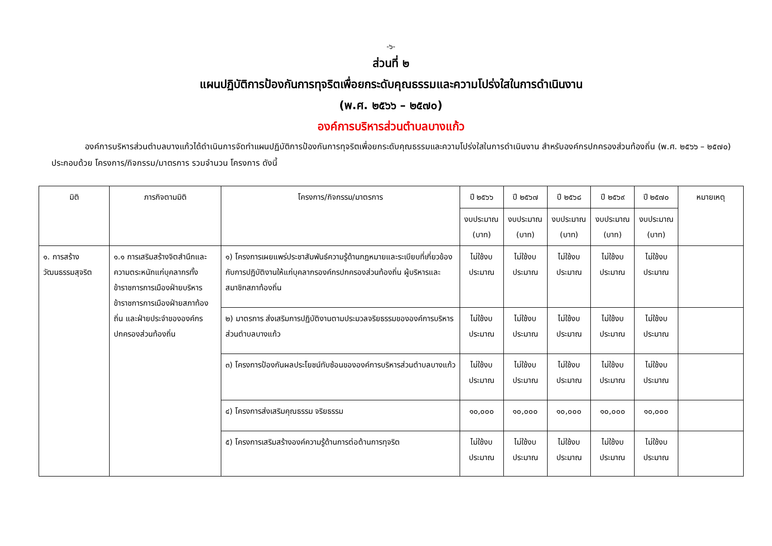-๖-
ส่วนที่ ๒
แผนปฏิบัติการป้องกันการทุจริตเพื่อยกระดับคุณธรรมและความโปร่งใสในการดำเนินงาน
(พ.ศ. ๒๕๖๖ – ๒๕๗๐)
องค์การบริหารส่วนตำบลบางแก้ว
องค์การบริหารส่วนตำบลบางแก้วได้ดำเนินการจัดทำแผนปฏิบัติการป้องกันการทุจริตเพื่อยกระดับคุณธรรมและความโปร่งใสในการดำเนินงาน สำหรับองค์กรปกครองส่วนท้องถิ่น (พ.ศ. ๒๕๖๖ – ๒๕๗๐) ประกอบด้วย โครงการ/กิจกรรม/มาตรการ รวมจำนวน โครงการ ดังนี้
| มิติ | ภารกิจตามมิติ | โครงการ/กิจกรรม/มาตรการ | ปี ๒๕๖๖ | ปี ๒๕๖๗ | ปี ๒๕๖๘ | ปี ๒๕๖๙ | ปี ๒๕๗๐ | หมายเหตุ |
| --- | --- | --- | --- | --- | --- | --- | --- | --- |
| | | | งบประมาณ (บาท) | งบประมาณ (บาท) | งบประมาณ (บาท) | งบประมาณ (บาท) | งบประมาณ (บาท) | |
| ๑. การสร้างวัฒนธรรมสุจริต | ๑.๑ การเสริมสร้างจิตสำนึกและความตระหนักแก่บุคลากรทั้งข้าราชการการเมืองฝ่ายบริหาร ข้าราชการการเมืองฝ่ายสภาท้องถิ่น และฝ่ายประจำขององค์กรปกครองส่วนท้องถิ่น | ๑) โครงการเผยแพร่ประชาสัมพันธ์ความรู้ด้านกฎหมายและระเบียบที่เกี่ยวข้องกับการปฏิบัติงานให้แก่บุคลากรองค์กรปกครองส่วนท้องถิ่น ผู้บริหารและสมาชิกสภาท้องถิ่น | ไม่ใช้งบประมาณ | ไม่ใช้งบประมาณ | ไม่ใช้งบประมาณ | ไม่ใช้งบประมาณ | ไม่ใช้งบประมาณ | |
| | | ๒) มาตรการ ส่งเสริมการปฏิบัติงานตามประมวลจริยธรรมขององค์การบริหารส่วนตำบลบางแก้ว | ไม่ใช้งบประมาณ | ไม่ใช้งบประมาณ | ไม่ใช้งบประมาณ | ไม่ใช้งบประมาณ | ไม่ใช้งบประมาณ | |
| | | ๓) โครงการป้องกันผลประโยชน์ทับซ้อนขององค์การบริหารส่วนตำบลบางแก้ว | ไม่ใช้งบประมาณ | ไม่ใช้งบประมาณ | ไม่ใช้งบประมาณ | ไม่ใช้งบประมาณ | ไม่ใช้งบประมาณ | |
| | | ๔) โครงการส่งเสริมคุณธรรม จริยธรรม | ๑๐,๐๐๐ | ๑๐,๐๐๐ | ๑๐,๐๐๐ | ๑๐,๐๐๐ | ๑๐,๐๐๐ | |
| | | ๕) โครงการเสริมสร้างองค์ความรู้ด้านการต่อต้านการทุจริต | ไม่ใช้งบประมาณ | ไม่ใช้งบประมาณ | ไม่ใช้งบประมาณ | ไม่ใช้งบประมาณ | ไม่ใช้งบประมาณ | |